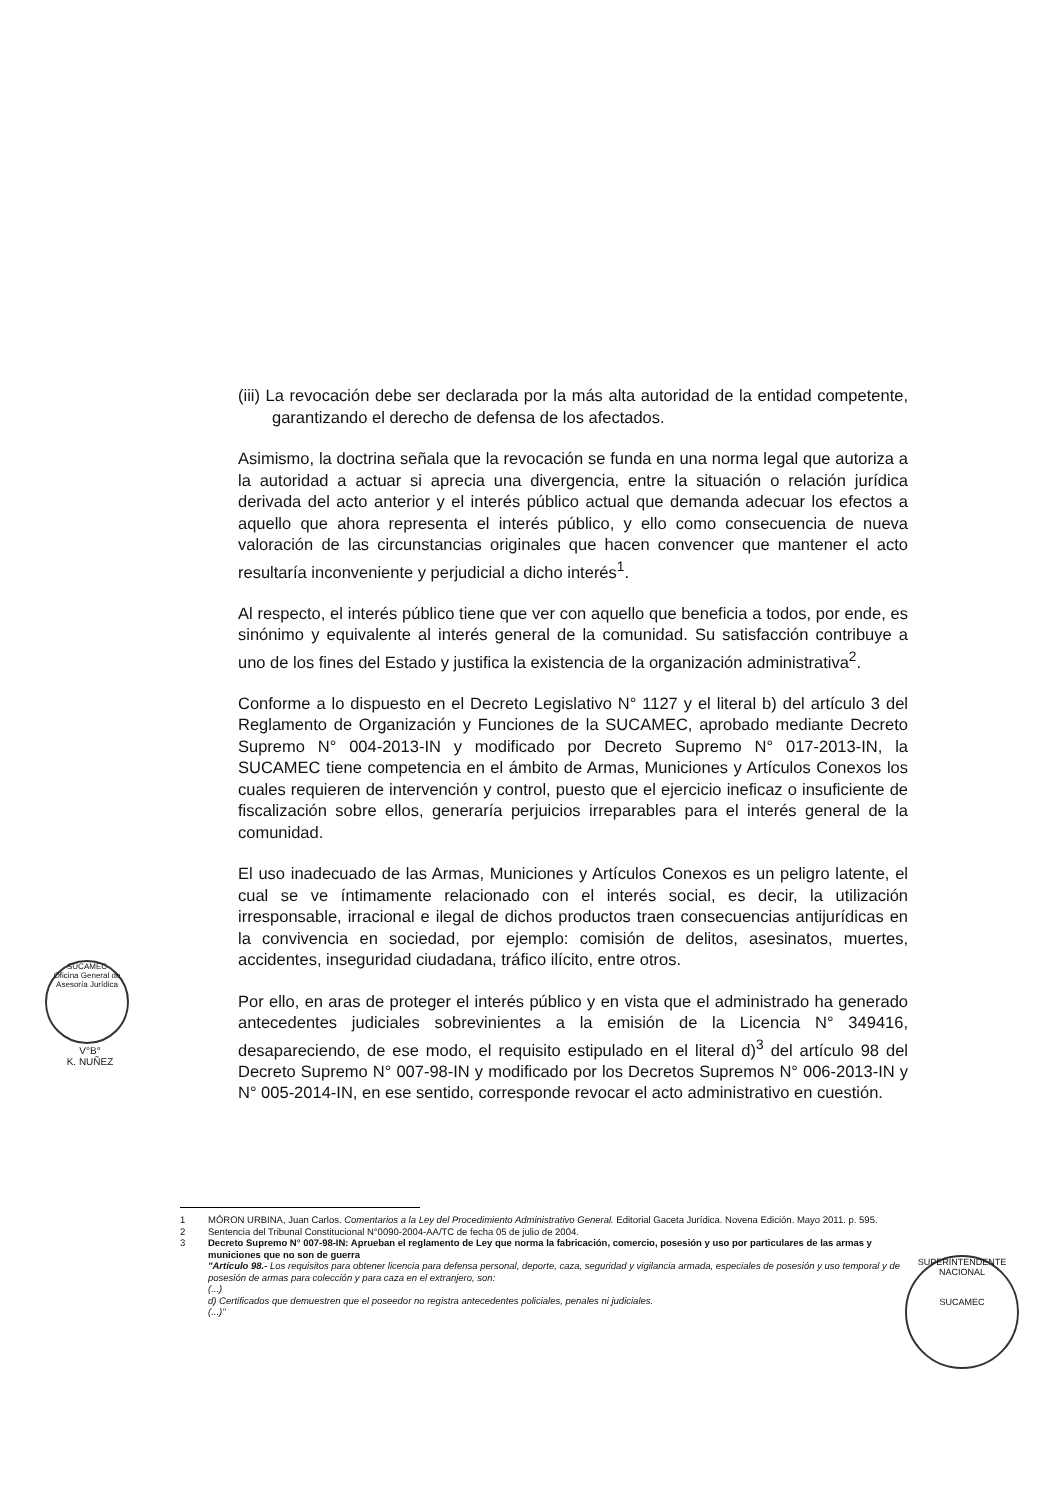(iii) La revocación debe ser declarada por la más alta autoridad de la entidad competente, garantizando el derecho de defensa de los afectados.
Asimismo, la doctrina señala que la revocación se funda en una norma legal que autoriza a la autoridad a actuar si aprecia una divergencia, entre la situación o relación jurídica derivada del acto anterior y el interés público actual que demanda adecuar los efectos a aquello que ahora representa el interés público, y ello como consecuencia de nueva valoración de las circunstancias originales que hacen convencer que mantener el acto resultaría inconveniente y perjudicial a dicho interés<sup>1</sup>.
Al respecto, el interés público tiene que ver con aquello que beneficia a todos, por ende, es sinónimo y equivalente al interés general de la comunidad. Su satisfacción contribuye a uno de los fines del Estado y justifica la existencia de la organización administrativa<sup>2</sup>.
Conforme a lo dispuesto en el Decreto Legislativo N° 1127 y el literal b) del artículo 3 del Reglamento de Organización y Funciones de la SUCAMEC, aprobado mediante Decreto Supremo N° 004-2013-IN y modificado por Decreto Supremo N° 017-2013-IN, la SUCAMEC tiene competencia en el ámbito de Armas, Municiones y Artículos Conexos los cuales requieren de intervención y control, puesto que el ejercicio ineficaz o insuficiente de fiscalización sobre ellos, generaría perjuicios irreparables para el interés general de la comunidad.
El uso inadecuado de las Armas, Municiones y Artículos Conexos es un peligro latente, el cual se ve íntimamente relacionado con el interés social, es decir, la utilización irresponsable, irracional e ilegal de dichos productos traen consecuencias antijurídicas en la convivencia en sociedad, por ejemplo: comisión de delitos, asesinatos, muertes, accidentes, inseguridad ciudadana, tráfico ilícito, entre otros.
Por ello, en aras de proteger el interés público y en vista que el administrado ha generado antecedentes judiciales sobrevinientes a la emisión de la Licencia N° 349416, desapareciendo, de ese modo, el requisito estipulado en el literal d)<sup>3</sup> del artículo 98 del Decreto Supremo N° 007-98-IN y modificado por los Decretos Supremos N° 006-2013-IN y N° 005-2014-IN, en ese sentido, corresponde revocar el acto administrativo en cuestión.
SUCAMEC
Oficina General de Asesoría Jurídica
V°B°
K. NUÑEZ
1 MÓRON URBINA, Juan Carlos. Comentarios a la Ley del Procedimiento Administrativo General. Editorial Gaceta Jurídica. Novena Edición. Mayo 2011. p. 595.
2 Sentencia del Tribunal Constitucional N°0090-2004-AA/TC de fecha 05 de julio de 2004.
3 Decreto Supremo N° 007-98-IN: Aprueban el reglamento de Ley que norma la fabricación, comercio, posesión y uso por particulares de las armas y municiones que no son de guerra
"Artículo 98.- Los requisitos para obtener licencia para defensa personal, deporte, caza, seguridad y vigilancia armada, especiales de posesión y uso temporal y de posesión de armas para colección y para caza en el extranjero, son:
(...)
d) Certificados que demuestren que el poseedor no registra antecedentes policiales, penales ni judiciales.
(...)"
SUPERINTENDENTE NACIONAL
SUCAMEC